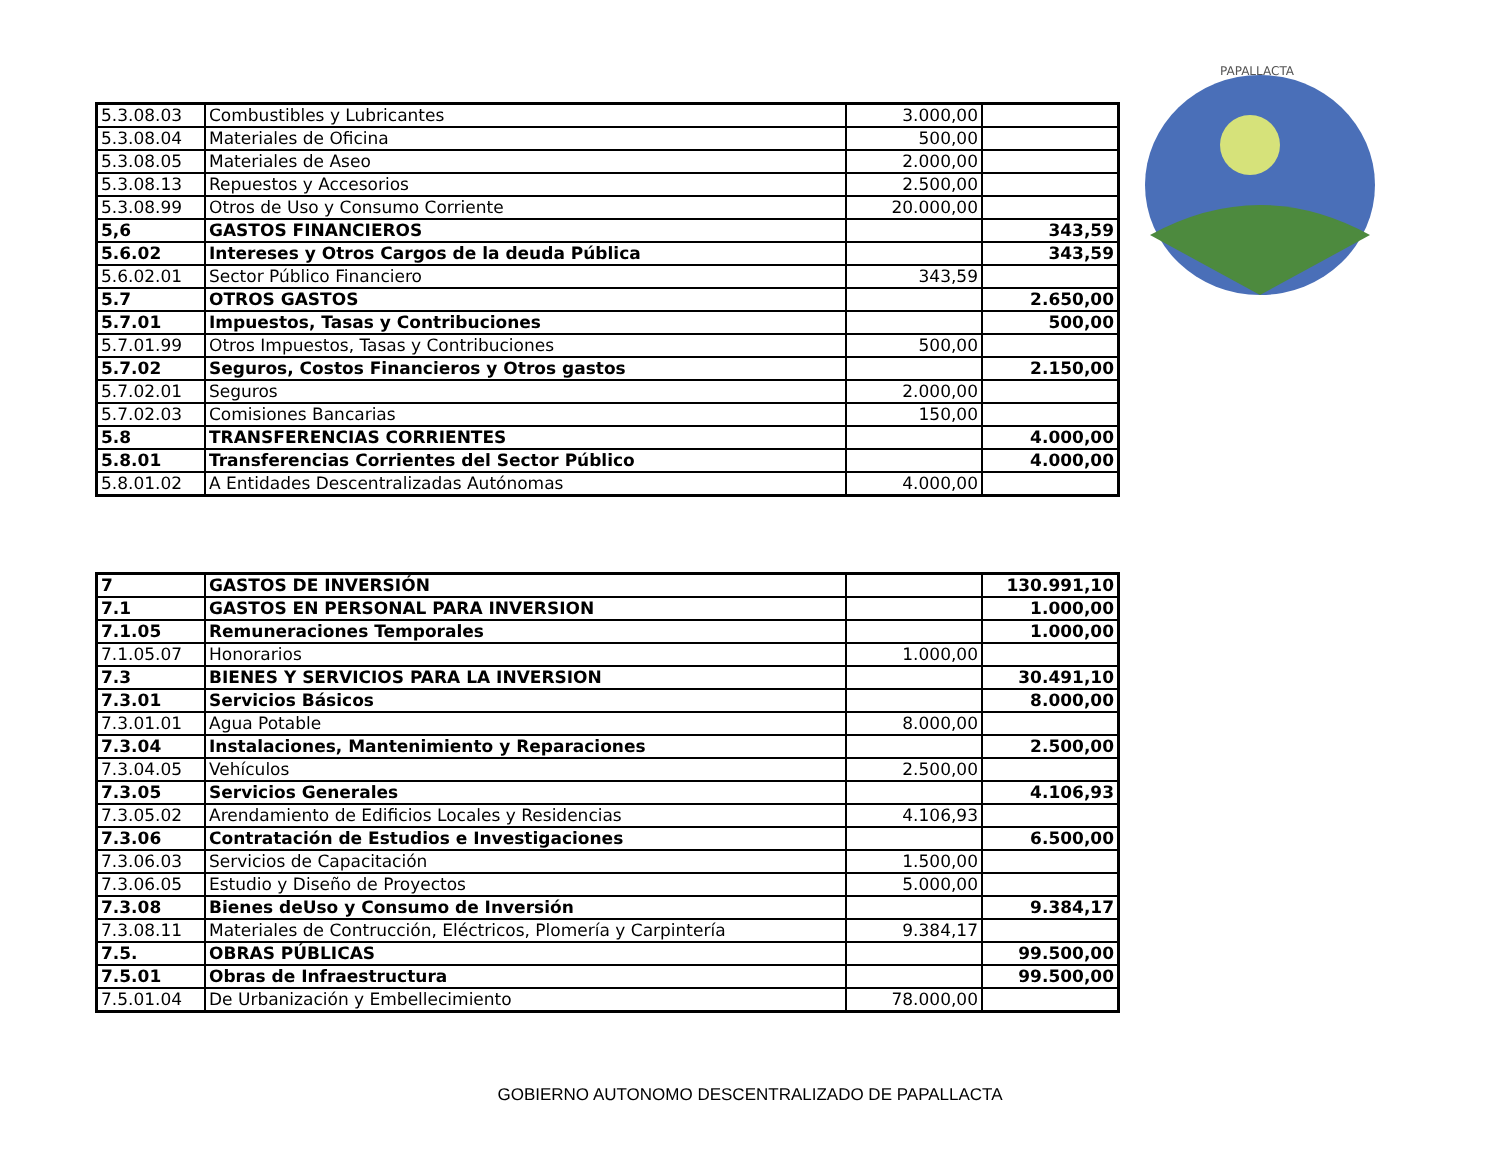PAPALLACTA
| 5.3.08.03 | Combustibles y Lubricantes | 3.000,00 | |
| 5.3.08.04 | Materiales de Oficina | 500,00 | |
| 5.3.08.05 | Materiales de Aseo | 2.000,00 | |
| 5.3.08.13 | Repuestos y Accesorios | 2.500,00 | |
| 5.3.08.99 | Otros de Uso y Consumo Corriente | 20.000,00 | |
| 5,6 | GASTOS FINANCIEROS | | 343,59 |
| 5.6.02 | Intereses y Otros Cargos de la deuda Pública | | 343,59 |
| 5.6.02.01 | Sector Público Financiero | 343,59 | |
| 5.7 | OTROS GASTOS | | 2.650,00 |
| 5.7.01 | Impuestos, Tasas y Contribuciones | | 500,00 |
| 5.7.01.99 | Otros Impuestos, Tasas y Contribuciones | 500,00 | |
| 5.7.02 | Seguros, Costos Financieros y Otros gastos | | 2.150,00 |
| 5.7.02.01 | Seguros | 2.000,00 | |
| 5.7.02.03 | Comisiones Bancarias | 150,00 | |
| 5.8 | TRANSFERENCIAS CORRIENTES | | 4.000,00 |
| 5.8.01 | Transferencias Corrientes del Sector Público | | 4.000,00 |
| 5.8.01.02 | A Entidades Descentralizadas Autónomas | 4.000,00 | |
| 7 | GASTOS DE INVERSIÓN | | 130.991,10 |
| 7.1 | GASTOS EN PERSONAL PARA INVERSION | | 1.000,00 |
| 7.1.05 | Remuneraciones Temporales | | 1.000,00 |
| 7.1.05.07 | Honorarios | 1.000,00 | |
| 7.3 | BIENES Y SERVICIOS PARA LA INVERSION | | 30.491,10 |
| 7.3.01 | Servicios Básicos | | 8.000,00 |
| 7.3.01.01 | Agua Potable | 8.000,00 | |
| 7.3.04 | Instalaciones, Mantenimiento y Reparaciones | | 2.500,00 |
| 7.3.04.05 | Vehículos | 2.500,00 | |
| 7.3.05 | Servicios Generales | | 4.106,93 |
| 7.3.05.02 | Arendamiento de Edificios Locales y Residencias | 4.106,93 | |
| 7.3.06 | Contratación de Estudios e Investigaciones | | 6.500,00 |
| 7.3.06.03 | Servicios de Capacitación | 1.500,00 | |
| 7.3.06.05 | Estudio y Diseño de Proyectos | 5.000,00 | |
| 7.3.08 | Bienes deUso y Consumo de Inversión | | 9.384,17 |
| 7.3.08.11 | Materiales de Contrucción, Eléctricos, Plomería y Carpintería | 9.384,17 | |
| 7.5. | OBRAS PÚBLICAS | | 99.500,00 |
| 7.5.01 | Obras de Infraestructura | | 99.500,00 |
| 7.5.01.04 | De Urbanización y Embellecimiento | 78.000,00 | |
GOBIERNO AUTONOMO DESCENTRALIZADO DE PAPALLACTA